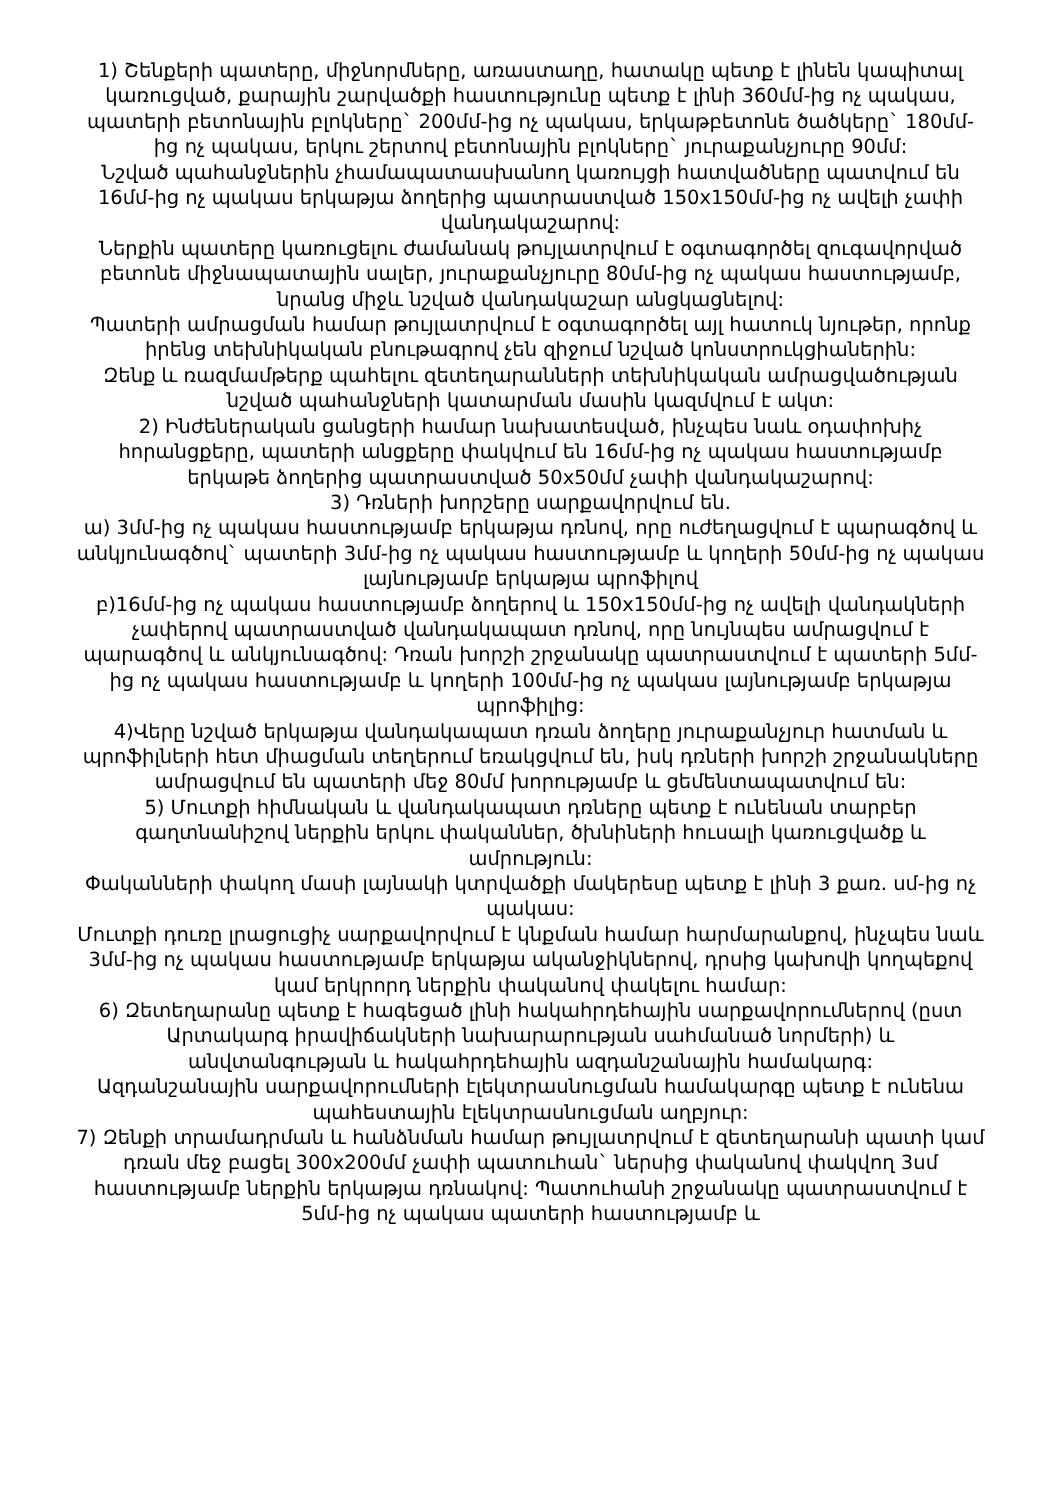1) Շենքերի պատերը, միջնորմները, առաստաղը, հատակը պետք է լինեն կապիտալ կառուցված, քարային շարվածքի հաստությունը պետք է լինի 360մմ-ից ոչ պակաս, պատերի բետոնային բլոկները` 200մմ-ից ոչ պակաս, երկաթբետոնե ծածկերը` 180մմ-ից ոչ պակաս, երկու շերտով բետոնային բլոկները` յուրաքանչյուրը 90մմ:
Նշված պահանջներին չհամապատասխանող կառույցի հատվածները պատվում են 16մմ-ից ոչ պակաս երկաթյա ձողերից պատրաստված 150x150մմ-ից ոչ ավելի չափի վանդակաշարով:
Ներքին պատերը կառուցելու ժամանակ թույլատրվում է օգտագործել զուգավորված բետոնե միջնապատային սալեր, յուրաքանչյուրը 80մմ-ից ոչ պակաս հաստությամբ, նրանց միջև նշված վանդակաշար անցկացնելով:
Պատերի ամրացման համար թույլատրվում է օգտագործել այլ հատուկ նյութեր, որոնք իրենց տեխնիկական բնութագրով չեն զիջում նշված կոնստրուկցիաներին:
Զենք և ռազմամթերք պահելու զետեղարանների տեխնիկական ամրացվածության նշված պահանջների կատարման մասին կազմվում է ակտ:
2) Ինժեներական ցանցերի համար նախատեսված, ինչպես նաև օդափոխիչ հորանցքերը, պատերի անցքերը փակվում են 16մմ-ից ոչ պակաս հաստությամբ երկաթե ձողերից պատրաստված 50x50մմ չափի վանդակաշարով:
3) Դռների խորշերը սարքավորվում են.
ա) 3մմ-ից ոչ պակաս հաստությամբ երկաթյա դռնով, որը ուժեղացվում է պարագծով և անկյունագծով` պատերի 3մմ-ից ոչ պակաս հաստությամբ և կողերի 50մմ-ից ոչ պակաս լայնությամբ երկաթյա պրոֆիլով
բ)16մմ-ից ոչ պակաս հաստությամբ ձողերով և 150x150մմ-ից ոչ ավելի վանդակների չափերով պատրաստված վանդակապատ դռնով, որը նույնպես ամրացվում է պարագծով և անկյունագծով: Դռան խորշի շրջանակը պատրաստվում է պատերի 5մմ-ից ոչ պակաս հաստությամբ և կողերի 100մմ-ից ոչ պակաս լայնությամբ երկաթյա պրոֆիլից:
4)Վերը նշված երկաթյա վանդակապատ դռան ձողերը յուրաքանչյուր հատման և պրոֆիլների հետ միացման տեղերում եռակցվում են, իսկ դռների խորշի շրջանակները ամրացվում են պատերի մեջ 80մմ խորությամբ և ցեմենտապատվում են:
5) Մուտքի հիմնական և վանդակապատ դռները պետք է ունենան տարբեր գաղտնանիշով ներքին երկու փականներ, ծխնիների հուսալի կառուցվածք և ամրություն:
Փականների փակող մասի լայնակի կտրվածքի մակերեսը պետք է լինի 3 քառ. սմ-ից ոչ պակաս:
Մուտքի դուռը լրացուցիչ սարքավորվում է կնքման համար հարմարանքով, ինչպես նաև 3մմ-ից ոչ պակաս հաստությամբ երկաթյա ականջիկներով, դրսից կախովի կողպեքով կամ երկրորդ ներքին փականով փակելու համար:
6) Զետեղարանը պետք է հագեցած լինի հակահրդեհային սարքավորումներով (ըստ Արտակարգ իրավիճակների նախարարության սահմանած նորմերի) և անվտանգության և հակահրդեհային ազդանշանային համակարգ:
Ազդանշանային սարքավորումների էլեկտրասնուցման համակարգը պետք է ունենա պահեստային էլեկտրասնուցման աղբյուր:
7) Զենքի տրամադրման և հանձնման համար թույլատրվում է զետեղարանի պատի կամ դռան մեջ բացել 300x200մմ չափի պատուհան` ներսից փականով փակվող 3սմ հաստությամբ ներքին երկաթյա դռնակով: Պատուհանի շրջանակը պատրաստվում է 5մմ-ից ոչ պակաս պատերի հաստությամբ և